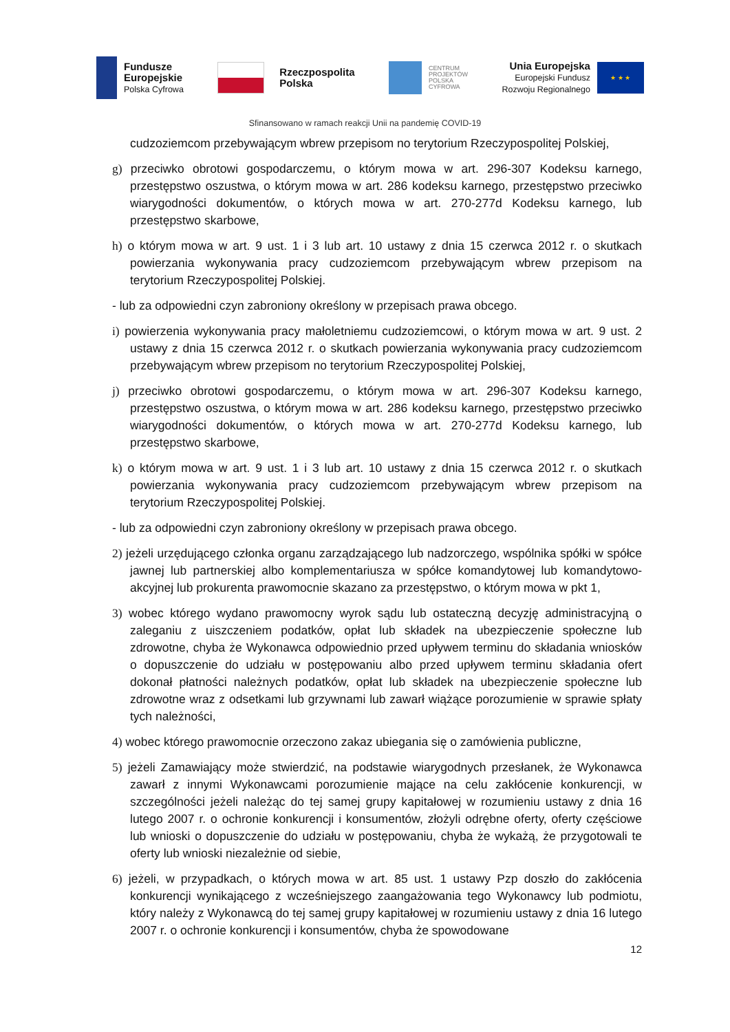Fundusze
Europejskie
Polska Cyfrowa
Rzeczpospolita
Polska
CENTRUM
PROJEKTÓW
POLSKA
CYFROWA
Unia Europejska
Europejski Fundusz
Rozwoju Regionalnego
★ ★ ★
Sfinansowano w ramach reakcji Unii na pandemię COVID-19
cudzoziemcom przebywającym wbrew przepisom no terytorium Rzeczypospolitej Polskiej,
g) przeciwko obrotowi gospodarczemu, o którym mowa w art. 296-307 Kodeksu karnego, przestępstwo oszustwa, o którym mowa w art. 286 kodeksu karnego, przestępstwo przeciwko wiarygodności dokumentów, o których mowa w art. 270-277d Kodeksu karnego, lub przestępstwo skarbowe,
h) o którym mowa w art. 9 ust. 1 i 3 lub art. 10 ustawy z dnia 15 czerwca 2012 r. o skutkach powierzania wykonywania pracy cudzoziemcom przebywającym wbrew przepisom na terytorium Rzeczypospolitej Polskiej.
- lub za odpowiedni czyn zabroniony określony w przepisach prawa obcego.
i) powierzenia wykonywania pracy małoletniemu cudzoziemcowi, o którym mowa w art. 9 ust. 2 ustawy z dnia 15 czerwca 2012 r. o skutkach powierzania wykonywania pracy cudzoziemcom przebywającym wbrew przepisom no terytorium Rzeczypospolitej Polskiej,
j) przeciwko obrotowi gospodarczemu, o którym mowa w art. 296-307 Kodeksu karnego, przestępstwo oszustwa, o którym mowa w art. 286 kodeksu karnego, przestępstwo przeciwko wiarygodności dokumentów, o których mowa w art. 270-277d Kodeksu karnego, lub przestępstwo skarbowe,
k) o którym mowa w art. 9 ust. 1 i 3 lub art. 10 ustawy z dnia 15 czerwca 2012 r. o skutkach powierzania wykonywania pracy cudzoziemcom przebywającym wbrew przepisom na terytorium Rzeczypospolitej Polskiej.
- lub za odpowiedni czyn zabroniony określony w przepisach prawa obcego.
2) jeżeli urzędującego członka organu zarządzającego lub nadzorczego, wspólnika spółki w spółce jawnej lub partnerskiej albo komplementariusza w spółce komandytowej lub komandytowo-akcyjnej lub prokurenta prawomocnie skazano za przestępstwo, o którym mowa w pkt 1,
3) wobec którego wydano prawomocny wyrok sądu lub ostateczną decyzję administracyjną o zaleganiu z uiszczeniem podatków, opłat lub składek na ubezpieczenie społeczne lub zdrowotne, chyba że Wykonawca odpowiednio przed upływem terminu do składania wniosków o dopuszczenie do udziału w postępowaniu albo przed upływem terminu składania ofert dokonał płatności należnych podatków, opłat lub składek na ubezpieczenie społeczne lub zdrowotne wraz z odsetkami lub grzywnami lub zawarł wiążące porozumienie w sprawie spłaty tych należności,
4) wobec którego prawomocnie orzeczono zakaz ubiegania się o zamówienia publiczne,
5) jeżeli Zamawiający może stwierdzić, na podstawie wiarygodnych przesłanek, że Wykonawca zawarł z innymi Wykonawcami porozumienie mające na celu zakłócenie konkurencji, w szczególności jeżeli należąc do tej samej grupy kapitałowej w rozumieniu ustawy z dnia 16 lutego 2007 r. o ochronie konkurencji i konsumentów, złożyli odrębne oferty, oferty częściowe lub wnioski o dopuszczenie do udziału w postępowaniu, chyba że wykażą, że przygotowali te oferty lub wnioski niezależnie od siebie,
6) jeżeli, w przypadkach, o których mowa w art. 85 ust. 1 ustawy Pzp doszło do zakłócenia konkurencji wynikającego z wcześniejszego zaangażowania tego Wykonawcy lub podmiotu, który należy z Wykonawcą do tej samej grupy kapitałowej w rozumieniu ustawy z dnia 16 lutego 2007 r. o ochronie konkurencji i konsumentów, chyba że spowodowane
12